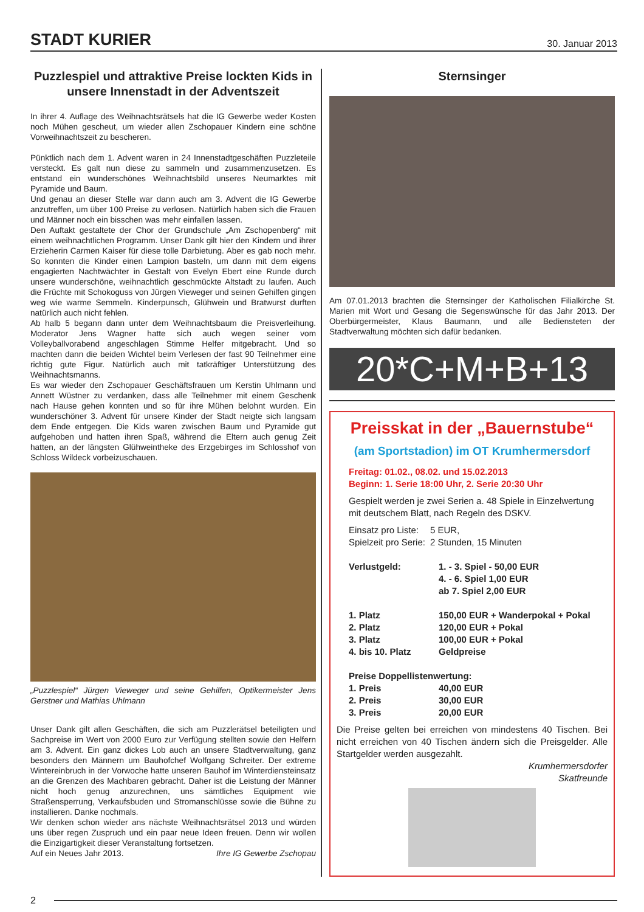STADT KURIER
30. Januar 2013
Puzzlespiel und attraktive Preise lockten Kids in unsere Innenstadt in der Adventszeit
In ihrer 4. Auflage des Weihnachtsrätsels hat die IG Gewerbe weder Kosten noch Mühen gescheut, um wieder allen Zschopauer Kindern eine schöne Vorweihnachtszeit zu bescheren.
Pünktlich nach dem 1. Advent waren in 24 Innenstadtgeschäften Puzzleteile versteckt. Es galt nun diese zu sammeln und zusammenzusetzen. Es entstand ein wunderschönes Weihnachtsbild unseres Neumarktes mit Pyramide und Baum.
Und genau an dieser Stelle war dann auch am 3. Advent die IG Gewerbe anzutreffen, um über 100 Preise zu verlosen. Natürlich haben sich die Frauen und Männer noch ein bisschen was mehr einfallen lassen.
Den Auftakt gestaltete der Chor der Grundschule „Am Zschopenberg“ mit einem weihnachtlichen Programm. Unser Dank gilt hier den Kindern und ihrer Erzieherin Carmen Kaiser für diese tolle Darbietung. Aber es gab noch mehr. So konnten die Kinder einen Lampion basteln, um dann mit dem eigens engagierten Nachtwächter in Gestalt von Evelyn Ebert eine Runde durch unsere wunderschöne, weihnachtlich geschmückte Altstadt zu laufen. Auch die Früchte mit Schokoguss von Jürgen Vieweger und seinen Gehilfen gingen weg wie warme Semmeln. Kinderpunsch, Glühwein und Bratwurst durften natürlich auch nicht fehlen.
Ab halb 5 begann dann unter dem Weihnachtsbaum die Preisverleihung. Moderator Jens Wagner hatte sich auch wegen seiner vom Volleyballvorabend angeschlagen Stimme Helfer mitgebracht. Und so machten dann die beiden Wichtel beim Verlesen der fast 90 Teilnehmer eine richtig gute Figur. Natürlich auch mit tatkräftiger Unterstützung des Weihnachtsmanns.
Es war wieder den Zschopauer Geschäftsfrauen um Kerstin Uhlmann und Annett Wüstner zu verdanken, dass alle Teilnehmer mit einem Geschenk nach Hause gehen konnten und so für ihre Mühen belohnt wurden. Ein wunderschöner 3. Advent für unsere Kinder der Stadt neigte sich langsam dem Ende entgegen. Die Kids waren zwischen Baum und Pyramide gut aufgehoben und hatten ihren Spaß, während die Eltern auch genug Zeit hatten, an der längsten Glühweintheke des Erzgebirges im Schlosshof von Schloss Wildeck vorbeizuschauen.
„Puzzlespiel“ Jürgen Vieweger und seine Gehilfen, Optikermeister Jens Gerstner und Mathias Uhlmann
Unser Dank gilt allen Geschäften, die sich am Puzzlerätsel beteiligten und Sachpreise im Wert von 2000 Euro zur Verfügung stellten sowie den Helfern am 3. Advent. Ein ganz dickes Lob auch an unsere Stadtverwaltung, ganz besonders den Männern um Bauhofchef Wolfgang Schreiter. Der extreme Wintereinbruch in der Vorwoche hatte unseren Bauhof im Winterdiensteinsatz an die Grenzen des Machbaren gebracht. Daher ist die Leistung der Männer nicht hoch genug anzurechnen, uns sämtliches Equipment wie Straßensperrung, Verkaufsbuden und Stromanschlüsse sowie die Bühne zu installieren. Danke nochmals.
Wir denken schon wieder ans nächste Weihnachtsrätsel 2013 und würden uns über regen Zuspruch und ein paar neue Ideen freuen. Denn wir wollen die Einzigartigkeit dieser Veranstaltung fortsetzen.
Auf ein Neues Jahr 2013. Ihre IG Gewerbe Zschopau
Sternsinger
Am 07.01.2013 brachten die Sternsinger der Katholischen Filialkirche St. Marien mit Wort und Gesang die Segenswünsche für das Jahr 2013. Der Oberbürgermeister, Klaus Baumann, und alle Bediensteten der Stadtverwaltung möchten sich dafür bedanken.
20*C+M+B+13
Preisskat in der „Bauernstube“
(am Sportstadion) im OT Krumhermersdorf
Freitag: 01.02., 08.02. und 15.02.2013
Beginn: 1. Serie 18:00 Uhr, 2. Serie 20:30 Uhr
Gespielt werden je zwei Serien a. 48 Spiele in Einzelwertung mit deutschem Blatt, nach Regeln des DSKV.
| Einsatz pro Liste: | 5 EUR, |
| Spielzeit pro Serie: | 2 Stunden, 15 Minuten |
| Verlustgeld: | 1. - 3. Spiel - 50,00 EUR |
| | 4. - 6. Spiel 1,00 EUR |
| | ab 7. Spiel 2,00 EUR |
| 1. Platz | 150,00 EUR + Wanderpokal + Pokal |
| 2. Platz | 120,00 EUR + Pokal |
| 3. Platz | 100,00 EUR + Pokal |
| 4. bis 10. Platz | Geldpreise |
| Preise Doppellistenwertung: | |
| 1. Preis | 40,00 EUR |
| 2. Preis | 30,00 EUR |
| 3. Preis | 20,00 EUR |
Die Preise gelten bei erreichen von mindestens 40 Tischen. Bei nicht erreichen von 40 Tischen ändern sich die Preisgelder. Alle Startgelder werden ausgezahlt.
Krumhermersdorfer
Skatfreunde
2